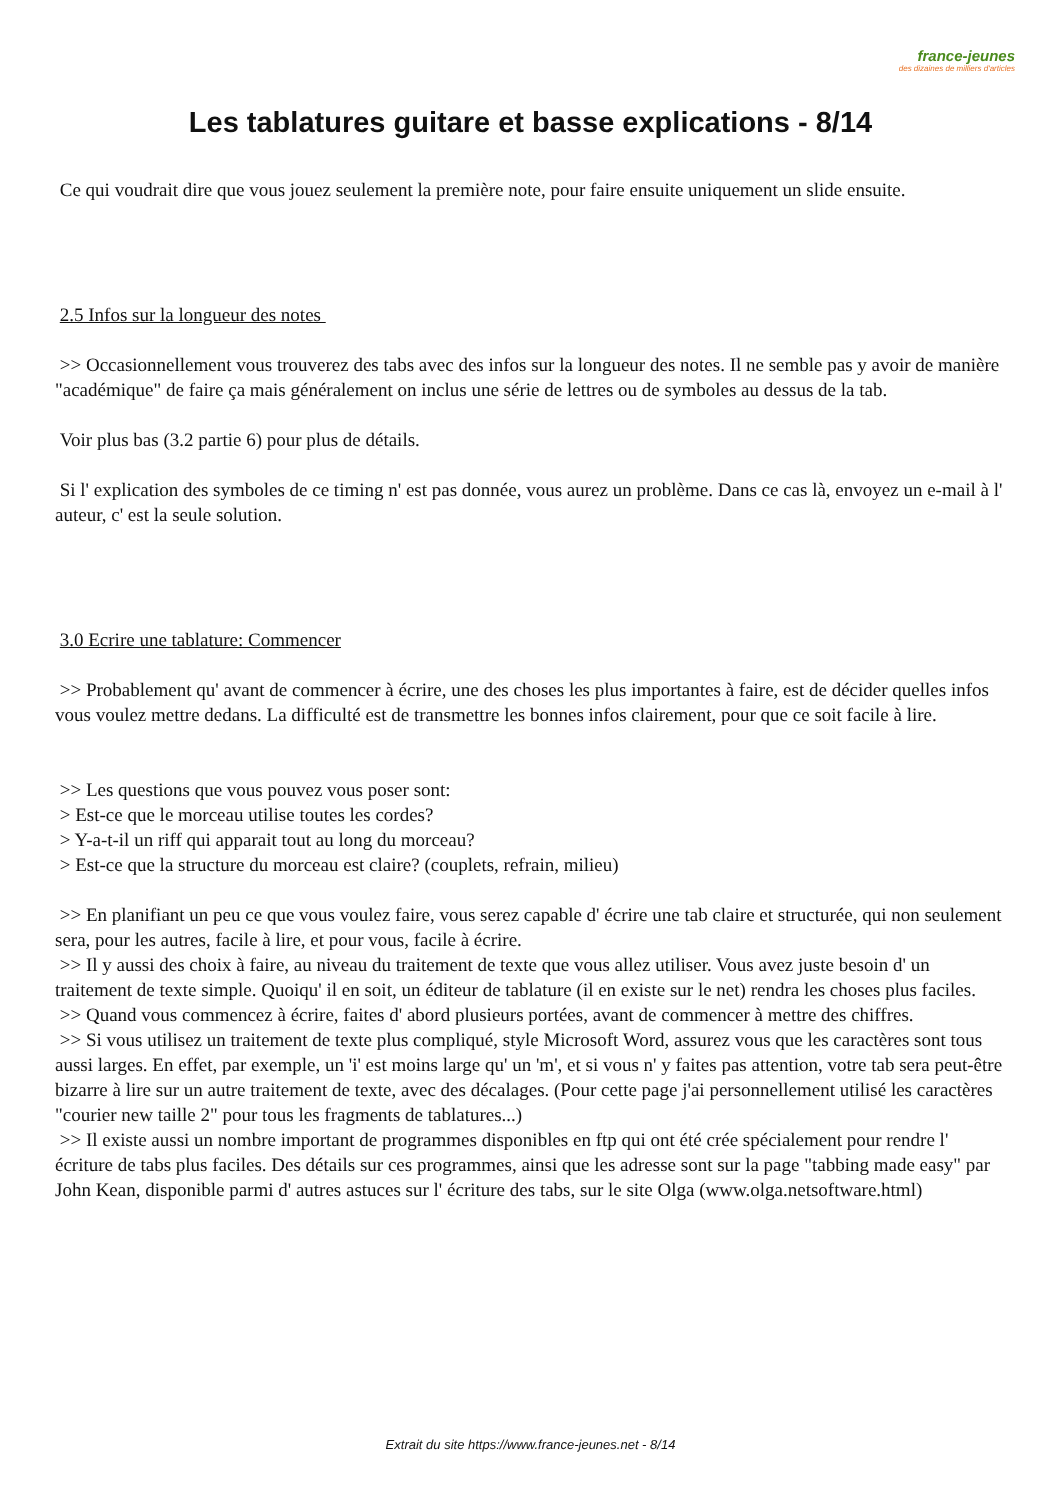france-jeunes
des dizaines de milliers d'articles
Les tablatures guitare et basse explications - 8/14
Ce qui voudrait dire que vous jouez seulement la première note, pour faire ensuite uniquement un slide ensuite.
2.5 Infos sur la longueur des notes
>> Occasionnellement vous trouverez des tabs avec des infos sur la longueur des notes. Il ne semble pas y avoir de manière "académique" de faire ça mais généralement on inclus une série de lettres ou de symboles au dessus de la tab.
Voir plus bas (3.2 partie 6) pour plus de détails.
Si l' explication des symboles de ce timing n' est pas donnée, vous aurez un problème. Dans ce cas là, envoyez un e-mail à l' auteur, c' est la seule solution.
3.0 Ecrire une tablature: Commencer
>> Probablement qu' avant de commencer à écrire, une des choses les plus importantes à faire, est de décider quelles infos vous voulez mettre dedans. La difficulté est de transmettre les bonnes infos clairement, pour que ce soit facile à lire.
>> Les questions que vous pouvez vous poser sont:
> Est-ce que le morceau utilise toutes les cordes?
> Y-a-t-il un riff qui apparait tout au long du morceau?
> Est-ce que la structure du morceau est claire? (couplets, refrain, milieu)
>> En planifiant un peu ce que vous voulez faire, vous serez capable d' écrire une tab claire et structurée, qui non seulement sera, pour les autres, facile à lire, et pour vous, facile à écrire.
>> Il y aussi des choix à faire, au niveau du traitement de texte que vous allez utiliser. Vous avez juste besoin d' un traitement de texte simple. Quoiqu' il en soit, un éditeur de tablature (il en existe sur le net) rendra les choses plus faciles.
>> Quand vous commencez à écrire, faites d' abord plusieurs portées, avant de commencer à mettre des chiffres.
>> Si vous utilisez un traitement de texte plus compliqué, style Microsoft Word, assurez vous que les caractères sont tous aussi larges. En effet, par exemple, un 'i' est moins large qu' un 'm', et si vous n' y faites pas attention, votre tab sera peut-être bizarre à lire sur un autre traitement de texte, avec des décalages. (Pour cette page j'ai personnellement utilisé les caractères "courier new taille 2" pour tous les fragments de tablatures...)
>> Il existe aussi un nombre important de programmes disponibles en ftp qui ont été crée spécialement pour rendre l' écriture de tabs plus faciles. Des détails sur ces programmes, ainsi que les adresse sont sur la page "tabbing made easy" par John Kean, disponible parmi d' autres astuces sur l' écriture des tabs, sur le site Olga (www.olga.netsoftware.html)
Extrait du site https://www.france-jeunes.net - 8/14